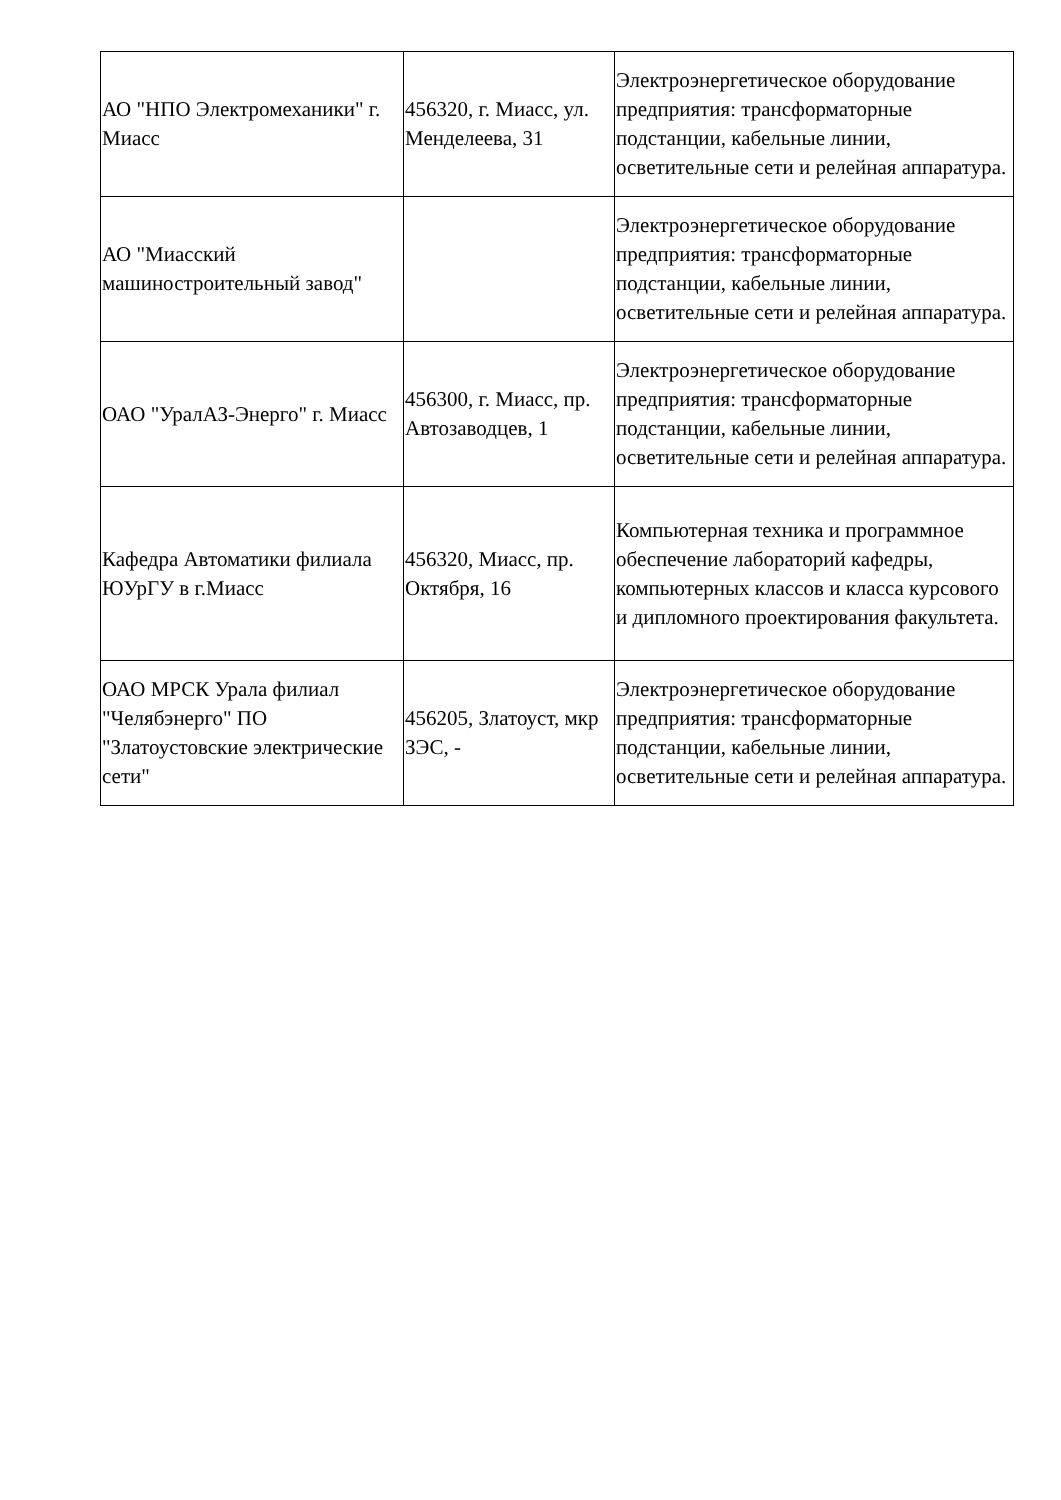| АО "НПО Электромеханики" г. Миасс | 456320, г. Миасс, ул. Менделеева, 31 | Электроэнергетическое оборудование предприятия: трансформаторные подстанции, кабельные линии, осветительные сети и релейная аппаратура. |
| АО "Миасский машиностроительный завод" | | Электроэнергетическое оборудование предприятия: трансформаторные подстанции, кабельные линии, осветительные сети и релейная аппаратура. |
| ОАО "УралАЗ-Энерго" г. Миасс | 456300, г. Миасс, пр. Автозаводцев, 1 | Электроэнергетическое оборудование предприятия: трансформаторные подстанции, кабельные линии, осветительные сети и релейная аппаратура. |
| Кафедра Автоматики филиала ЮУрГУ в г.Миасс | 456320, Миасс, пр. Октября, 16 | Компьютерная техника и программное обеспечение лабораторий кафедры, компьютерных классов и класса курсового и дипломного проектирования факультета. |
| ОАО МРСК Урала филиал "Челябэнерго" ПО "Златоустовские электрические сети" | 456205, Златоуст, мкр ЗЭС, - | Электроэнергетическое оборудование предприятия: трансформаторные подстанции, кабельные линии, осветительные сети и релейная аппаратура. |